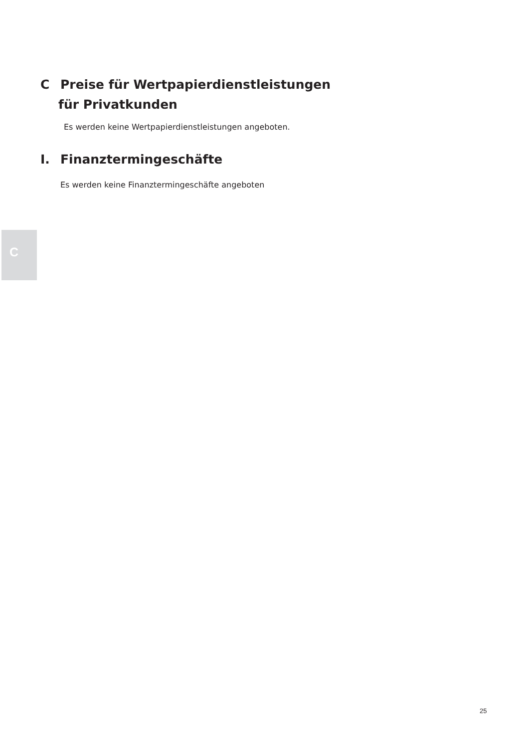C Preise für Wertpapierdienstleistungen
für Privatkunden
Es werden keine Wertpapierdienstleistungen angeboten.
I. Finanztermingeschäfte
Es werden keine Finanztermingeschäfte angeboten
C
25